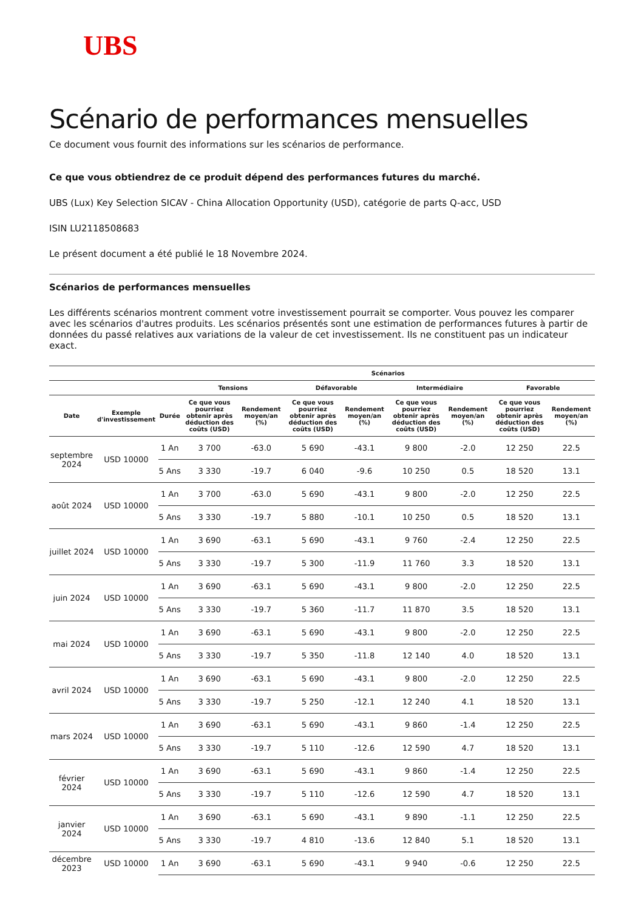UBS
Scénario de performances mensuelles
Ce document vous fournit des informations sur les scénarios de performance.
Ce que vous obtiendrez de ce produit dépend des performances futures du marché.
UBS (Lux) Key Selection SICAV - China Allocation Opportunity (USD), catégorie de parts Q-acc, USD
ISIN LU2118508683
Le présent document a été publié le 18 Novembre 2024.
Scénarios de performances mensuelles
Les différents scénarios montrent comment votre investissement pourrait se comporter. Vous pouvez les comparer avec les scénarios d'autres produits. Les scénarios présentés sont une estimation de performances futures à partir de données du passé relatives aux variations de la valeur de cet investissement. Ils ne constituent pas un indicateur exact.
| | | | Scénarios | | | | | | | |
| --- | --- | --- | --- | --- | --- | --- | --- | --- | --- | --- |
| | | | Tensions | | Défavorable | | Intermédiaire | | Favorable | |
| Date | Exemple d'investissement | Durée | Ce que vous pourriez obtenir après déduction des coûts (USD) | Rendement moyen/an (%) | Ce que vous pourriez obtenir après déduction des coûts (USD) | Rendement moyen/an (%) | Ce que vous pourriez obtenir après déduction des coûts (USD) | Rendement moyen/an (%) | Ce que vous pourriez obtenir après déduction des coûts (USD) | Rendement moyen/an (%) |
| septembre 2024 | USD 10000 | 1 An | 3 700 | -63.0 | 5 690 | -43.1 | 9 800 | -2.0 | 12 250 | 22.5 |
| | | 5 Ans | 3 330 | -19.7 | 6 040 | -9.6 | 10 250 | 0.5 | 18 520 | 13.1 |
| août 2024 | USD 10000 | 1 An | 3 700 | -63.0 | 5 690 | -43.1 | 9 800 | -2.0 | 12 250 | 22.5 |
| | | 5 Ans | 3 330 | -19.7 | 5 880 | -10.1 | 10 250 | 0.5 | 18 520 | 13.1 |
| juillet 2024 | USD 10000 | 1 An | 3 690 | -63.1 | 5 690 | -43.1 | 9 760 | -2.4 | 12 250 | 22.5 |
| | | 5 Ans | 3 330 | -19.7 | 5 300 | -11.9 | 11 760 | 3.3 | 18 520 | 13.1 |
| juin 2024 | USD 10000 | 1 An | 3 690 | -63.1 | 5 690 | -43.1 | 9 800 | -2.0 | 12 250 | 22.5 |
| | | 5 Ans | 3 330 | -19.7 | 5 360 | -11.7 | 11 870 | 3.5 | 18 520 | 13.1 |
| mai 2024 | USD 10000 | 1 An | 3 690 | -63.1 | 5 690 | -43.1 | 9 800 | -2.0 | 12 250 | 22.5 |
| | | 5 Ans | 3 330 | -19.7 | 5 350 | -11.8 | 12 140 | 4.0 | 18 520 | 13.1 |
| avril 2024 | USD 10000 | 1 An | 3 690 | -63.1 | 5 690 | -43.1 | 9 800 | -2.0 | 12 250 | 22.5 |
| | | 5 Ans | 3 330 | -19.7 | 5 250 | -12.1 | 12 240 | 4.1 | 18 520 | 13.1 |
| mars 2024 | USD 10000 | 1 An | 3 690 | -63.1 | 5 690 | -43.1 | 9 860 | -1.4 | 12 250 | 22.5 |
| | | 5 Ans | 3 330 | -19.7 | 5 110 | -12.6 | 12 590 | 4.7 | 18 520 | 13.1 |
| février 2024 | USD 10000 | 1 An | 3 690 | -63.1 | 5 690 | -43.1 | 9 860 | -1.4 | 12 250 | 22.5 |
| | | 5 Ans | 3 330 | -19.7 | 5 110 | -12.6 | 12 590 | 4.7 | 18 520 | 13.1 |
| janvier 2024 | USD 10000 | 1 An | 3 690 | -63.1 | 5 690 | -43.1 | 9 890 | -1.1 | 12 250 | 22.5 |
| | | 5 Ans | 3 330 | -19.7 | 4 810 | -13.6 | 12 840 | 5.1 | 18 520 | 13.1 |
| décembre 2023 | USD 10000 | 1 An | 3 690 | -63.1 | 5 690 | -43.1 | 9 940 | -0.6 | 12 250 | 22.5 |